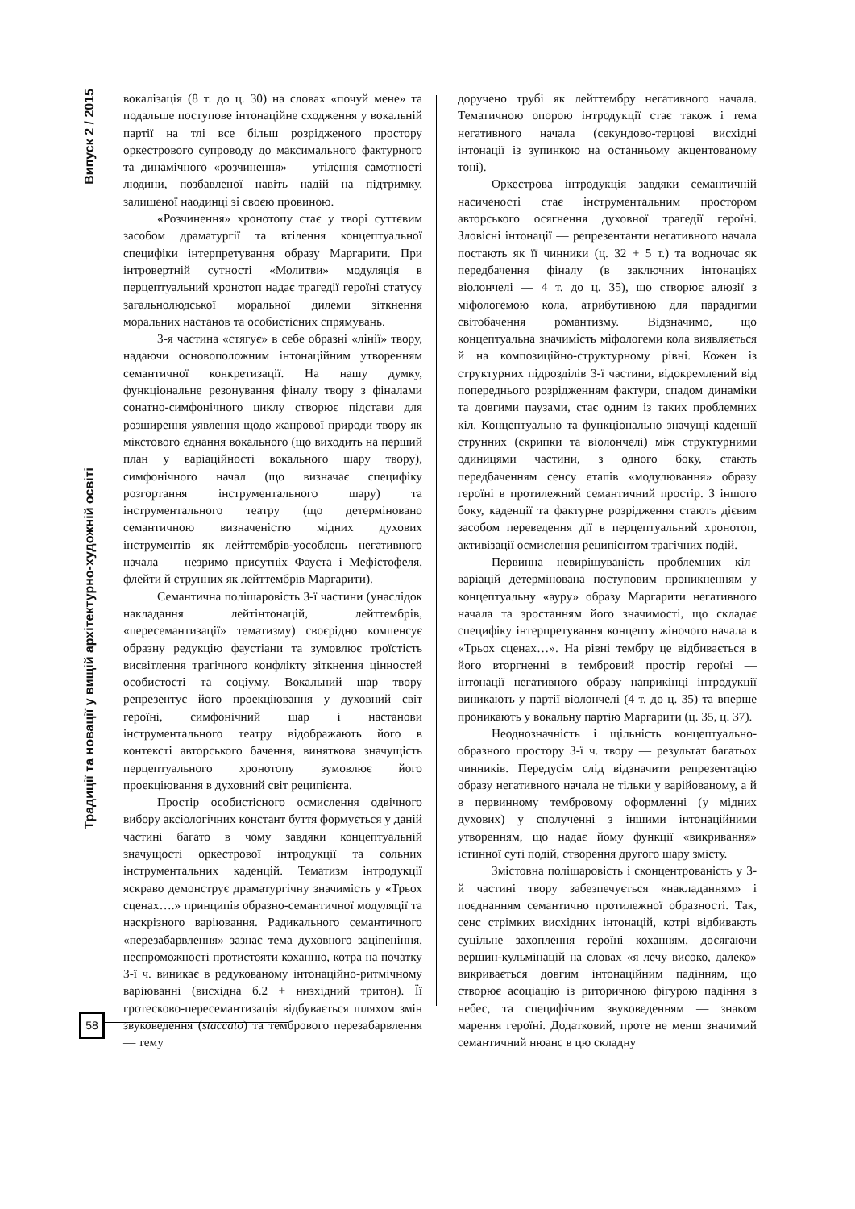Випуск 2 / 2015
Традиції та новації у вищій архітектурно-художній освіті
вокалізація (8 т. до ц. 30) на словах «почуй мене» та подальше поступове інтонаційне сходження у вокальній партії на тлі все більш розрідженого простору оркестрового супроводу до максимального фактурного та динамічного «розчинення» — утілення самотності людини, позбавленої навіть надій на підтримку, залишеної наодинці зі своєю провиною.
«Розчинення» хронотопу стає у творі суттєвим засобом драматургії та втілення концептуальної специфіки інтерпретування образу Маргарити. При інтровертній сутності «Молитви» модуляція в перцептуальний хронотоп надає трагедії героїні статусу загальнолюдської моральної дилеми зіткнення моральних настанов та особистісних спрямувань.
3-я частина «стягує» в себе образні «лінії» твору, надаючи основоположним інтонаційним утворенням семантичної конкретизації. На нашу думку, функціональне резонування фіналу твору з фіналами сонатно-симфонічного циклу створює підстави для розширення уявлення щодо жанрової природи твору як мікстового єднання вокального (що виходить на перший план у варіаційності вокального шару твору), симфонічного начал (що визначає специфіку розгортання інструментального шару) та інструментального театру (що детерміновано семантичною визначеністю мідних духових інструментів як лейттембрів-уособлень негативного начала — незримо присутніх Фауста і Мефістофеля, флейти й струнних як лейттембрів Маргарити).
Семантична полішаровість 3-ї частини (унаслідок накладання лейтінтонацій, лейттембрів, «пересемантизації» тематизму) своєрідно компенсує образну редукцію фаустіани та зумовлює троїстість висвітлення трагічного конфлікту зіткнення цінностей особистості та соціуму. Вокальний шар твору репрезентує його проекціювання у духовний світ героїні, симфонічний шар і настанови інструментального театру відображають його в контексті авторського бачення, виняткова значущість перцептуального хронотопу зумовлює його проекціювання в духовний світ реципієнта.
Простір особистісного осмислення одвічного вибору аксіологічних констант буття формується у даній частині багато в чому завдяки концептуальній значущості оркестрової інтродукції та сольних інструментальних каденцій. Тематизм інтродукції яскраво демонструє драматургічну значимість у «Трьох сценах….» принципів образно-семантичної модуляції та наскрізного варіювання. Радикального семантичного «перезабарвлення» зазнає тема духовного заціпеніння, неспроможності протистояти коханню, котра на початку 3-ї ч. виникає в редукованому інтонаційно-ритмічному варіюванні (висхідна б.2 + низхідний тритон). Її гротесково-пересемантизація відбувається шляхом змін звуковедення (staccato) та тембрового перезабарвлення — тему
доручено трубі як лейттембру негативного начала. Тематичною опорою інтродукції стає також і тема негативного начала (секундово-терцові висхідні інтонації із зупинкою на останньому акцентованому тоні).
Оркестрова інтродукція завдяки семантичній насиченості стає інструментальним простором авторського осягнення духовної трагедії героїні. Зловісні інтонації — репрезентанти негативного начала постають як її чинники (ц. 32 + 5 т.) та водночас як передбачення фіналу (в заключних інтонаціях віолончелі — 4 т. до ц. 35), що створює алюзії з міфологемою кола, атрибутивною для парадигми світобачення романтизму. Відзначимо, що концептуальна значимість міфологеми кола виявляється й на композиційно-структурному рівні. Кожен із структурних підрозділів 3-ї частини, відокремлений від попереднього розрідженням фактури, спадом динаміки та довгими паузами, стає одним із таких проблемних кіл. Концептуально та функціонально значущі каденції струнних (скрипки та віолончелі) між структурними одиницями частини, з одного боку, стають передбаченням сенсу етапів «модулювання» образу героїні в протилежний семантичний простір. З іншого боку, каденції та фактурне розрідження стають дієвим засобом переведення дії в перцептуальний хронотоп, активізації осмислення реципієнтом трагічних подій.
Первинна невирішуваність проблемних кіл–варіацій детермінована поступовим проникненням у концептуальну «ауру» образу Маргарити негативного начала та зростанням його значимості, що складає специфіку інтерпретування концепту жіночого начала в «Трьох сценах…». На рівні тембру це відбивається в його вторгненні в тембровий простір героїні — інтонації негативного образу наприкінці інтродукції виникають у партії віолончелі (4 т. до ц. 35) та вперше проникають у вокальну партію Маргарити (ц. 35, ц. 37).
Неоднозначність і щільність концептуально-образного простору 3-ї ч. твору — результат багатьох чинників. Передусім слід відзначити репрезентацію образу негативного начала не тільки у варійованому, а й в первинному тембровому оформленні (у мідних духових) у сполученні з іншими інтонаційними утворенням, що надає йому функції «викривання» істинної суті подій, створення другого шару змісту.
Змістовна полішаровість і сконцентрованість у 3-й частині твору забезпечується «накладанням» і поєднанням семантично протилежної образності. Так, сенс стрімких висхідних інтонацій, котрі відбивають суцільне захоплення героїні коханням, досягаючи вершин-кульмінацій на словах «я лечу високо, далеко» викривається довгим інтонаційним падінням, що створює асоціацію із риторичною фігурою падіння з небес, та специфічним звуковеденням — знаком марення героїні. Додатковий, проте не менш значимий семантичний нюанс в цю складну
58